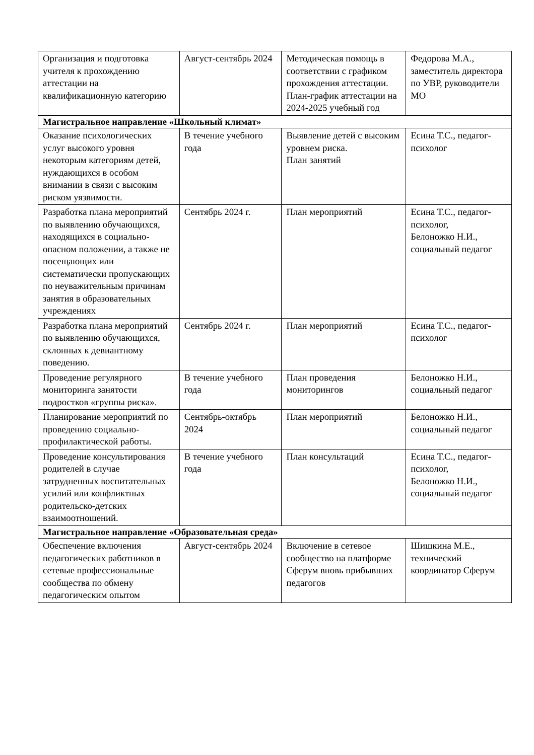| Организация и подготовка учителя к прохождению аттестации на квалификационную категорию | Август-сентябрь 2024 | Методическая помощь в соответствии с графиком прохождения аттестации. План-график аттестации на 2024-2025 учебный год | Федорова М.А., заместитель директора по УВР, руководители МО |
| Магистральное направление «Школьный климат» | | | |
| Оказание психологических услуг высокого уровня некоторым категориям детей, нуждающихся в особом внимании в связи с высоким риском уязвимости. | В течение учебного года | Выявление детей с высоким уровнем риска. План занятий | Есина Т.С., педагог-психолог |
| Разработка плана мероприятий по выявлению обучающихся, находящихся в социально-опасном положении, а также не посещающих или систематически пропускающих по неуважительным причинам занятия в образовательных учреждениях | Сентябрь 2024 г. | План мероприятий | Есина Т.С., педагог-психолог, Белоножко Н.И., социальный педагог |
| Разработка плана мероприятий по выявлению обучающихся, склонных к девиантному поведению. | Сентябрь 2024 г. | План мероприятий | Есина Т.С., педагог-психолог |
| Проведение регулярного мониторинга занятости подростков «группы риска». | В течение учебного года | План проведения мониторингов | Белоножко Н.И., социальный педагог |
| Планирование мероприятий по проведению социально-профилактической работы. | Сентябрь-октябрь 2024 | План мероприятий | Белоножко Н.И., социальный педагог |
| Проведение консультирования родителей в случае затрудненных воспитательных усилий или конфликтных родительско-детских взаимоотношений. | В течение учебного года | План консультаций | Есина Т.С., педагог-психолог, Белоножко Н.И., социальный педагог |
| Магистральное направление «Образовательная среда» | | | |
| Обеспечение включения педагогических работников в сетевые профессиональные сообщества по обмену педагогическим опытом | Август-сентябрь 2024 | Включение в сетевое сообщество на платформе Сферум вновь прибывших педагогов | Шишкина М.Е., технический координатор Сферум |